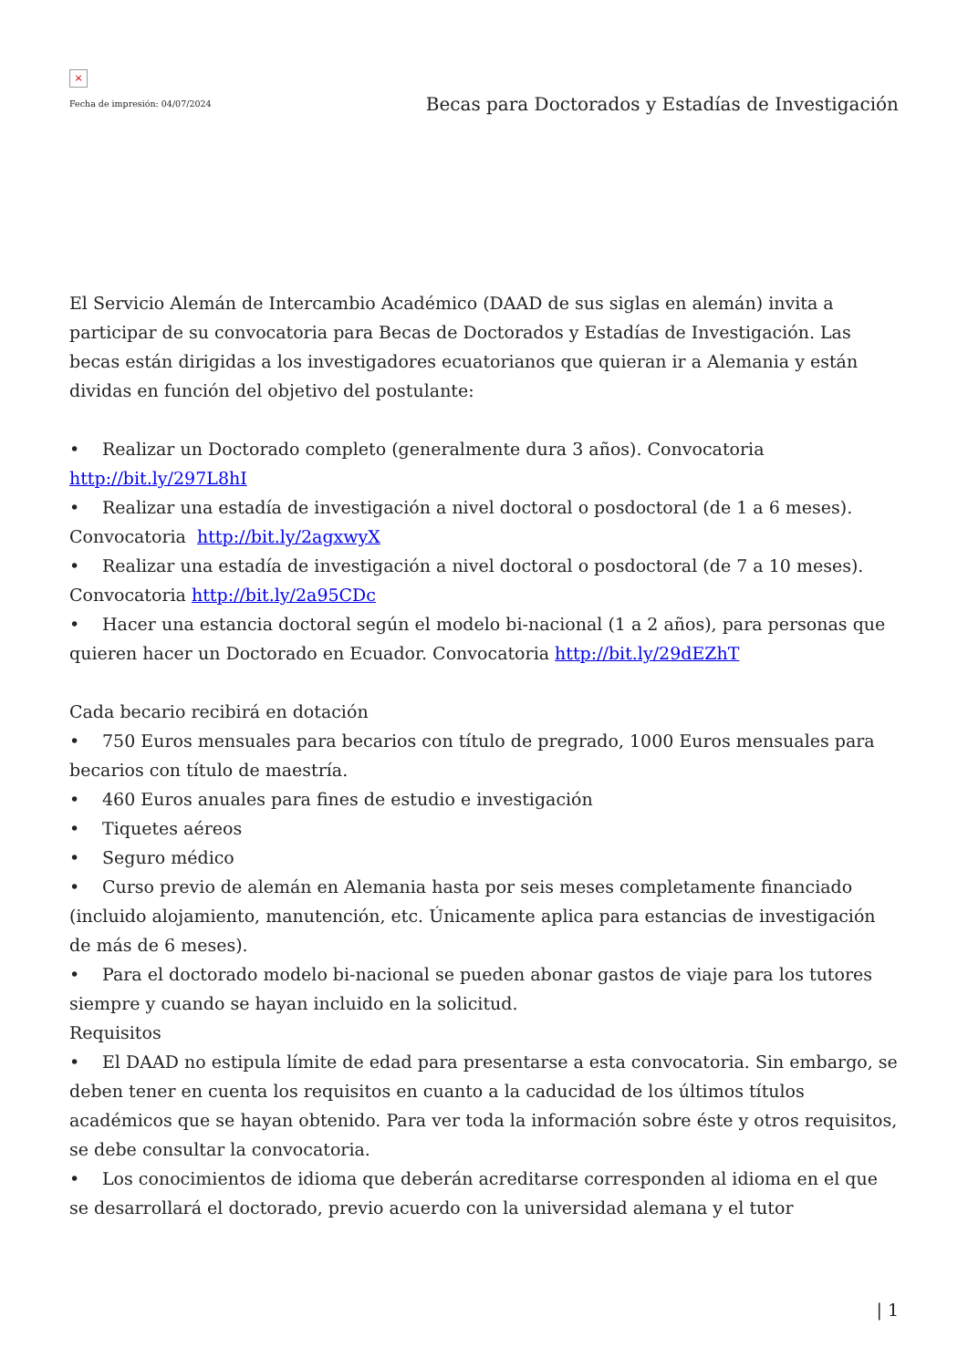×
Fecha de impresión: 04/07/2024
Becas para Doctorados y Estadías de Investigación
El Servicio Alemán de Intercambio Académico (DAAD de sus siglas en alemán) invita a participar de su convocatoria para Becas de Doctorados y Estadías de Investigación. Las becas están dirigidas a los investigadores ecuatorianos que quieran ir a Alemania y están dividas en función del objetivo del postulante:
• Realizar un Doctorado completo (generalmente dura 3 años). Convocatoria http://bit.ly/297L8hI
• Realizar una estadía de investigación a nivel doctoral o posdoctoral (de 1 a 6 meses). Convocatoria http://bit.ly/2agxwyX
• Realizar una estadía de investigación a nivel doctoral o posdoctoral (de 7 a 10 meses). Convocatoria http://bit.ly/2a95CDc
• Hacer una estancia doctoral según el modelo bi-nacional (1 a 2 años), para personas que quieren hacer un Doctorado en Ecuador. Convocatoria http://bit.ly/29dEZhT
Cada becario recibirá en dotación
• 750 Euros mensuales para becarios con título de pregrado, 1000 Euros mensuales para becarios con título de maestría.
• 460 Euros anuales para fines de estudio e investigación
• Tiquetes aéreos
• Seguro médico
• Curso previo de alemán en Alemania hasta por seis meses completamente financiado (incluido alojamiento, manutención, etc. Únicamente aplica para estancias de investigación de más de 6 meses).
• Para el doctorado modelo bi-nacional se pueden abonar gastos de viaje para los tutores siempre y cuando se hayan incluido en la solicitud.
Requisitos
• El DAAD no estipula límite de edad para presentarse a esta convocatoria. Sin embargo, se deben tener en cuenta los requisitos en cuanto a la caducidad de los últimos títulos académicos que se hayan obtenido. Para ver toda la información sobre éste y otros requisitos, se debe consultar la convocatoria.
• Los conocimientos de idioma que deberán acreditarse corresponden al idioma en el que se desarrollará el doctorado, previo acuerdo con la universidad alemana y el tutor
| 1